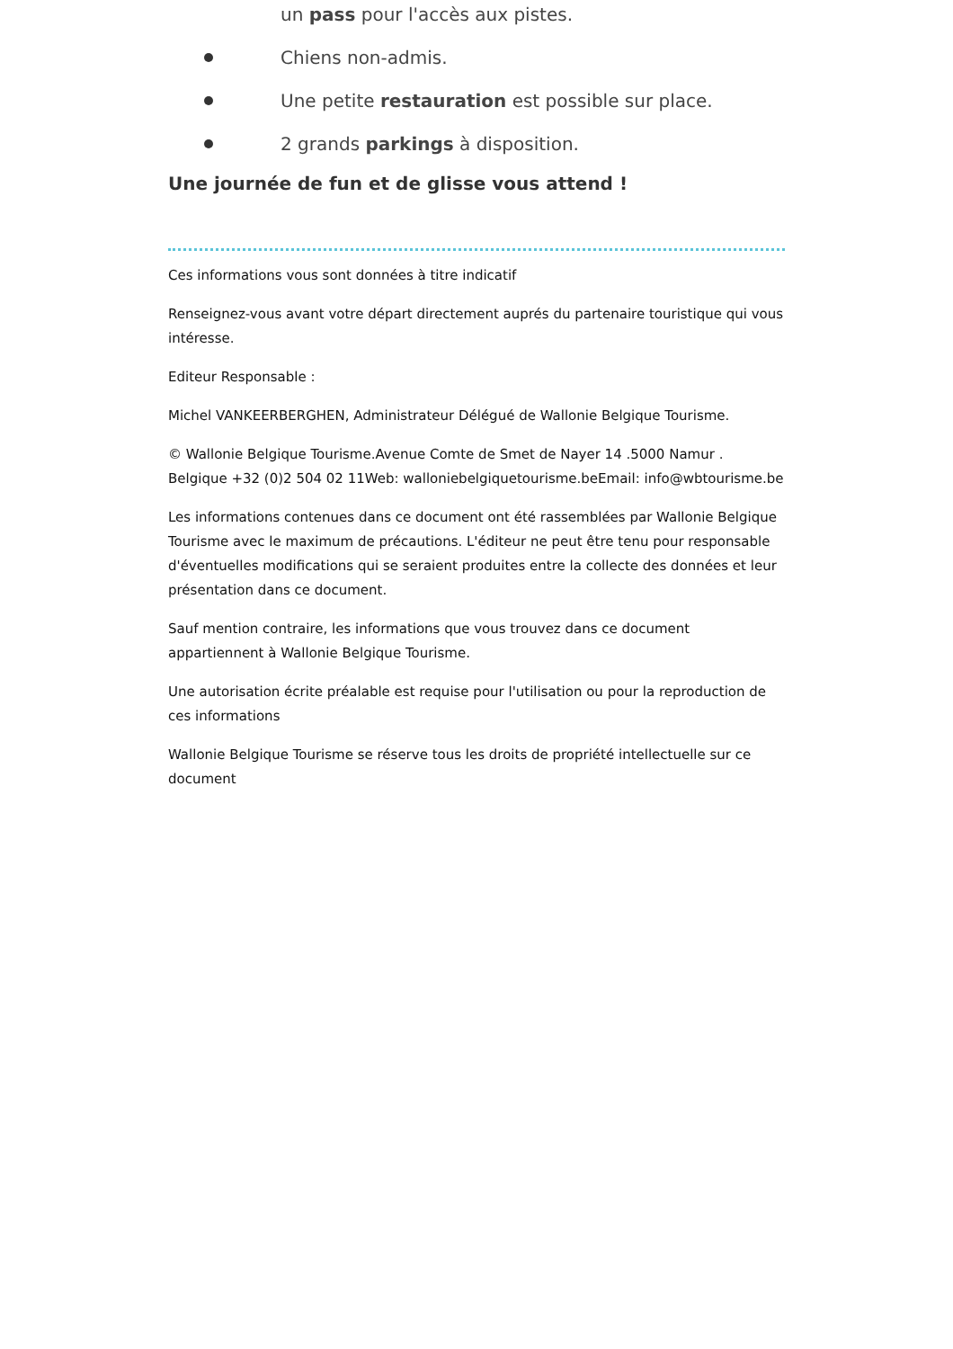un pass pour l'accès aux pistes.
Chiens non-admis.
Une petite restauration est possible sur place.
2 grands parkings à disposition.
Une journée de fun et de glisse vous attend !
Ces informations vous sont données à titre indicatif
Renseignez-vous avant votre départ directement auprés du partenaire touristique qui vous intéresse.
Editeur Responsable :
Michel VANKEERBERGHEN, Administrateur Délégué de Wallonie Belgique Tourisme.
© Wallonie Belgique Tourisme.Avenue Comte de Smet de Nayer 14 .5000 Namur . Belgique +32 (0)2 504 02 11Web: walloniebelgiquetourisme.beEmail: info@wbtourisme.be
Les informations contenues dans ce document ont été rassemblées par Wallonie Belgique Tourisme avec le maximum de précautions. L'éditeur ne peut être tenu pour responsable d'éventuelles modifications qui se seraient produites entre la collecte des données et leur présentation dans ce document.
Sauf mention contraire, les informations que vous trouvez dans ce document appartiennent à Wallonie Belgique Tourisme.
Une autorisation écrite préalable est requise pour l'utilisation ou pour la reproduction de ces informations
Wallonie Belgique Tourisme se réserve tous les droits de propriété intellectuelle sur ce document